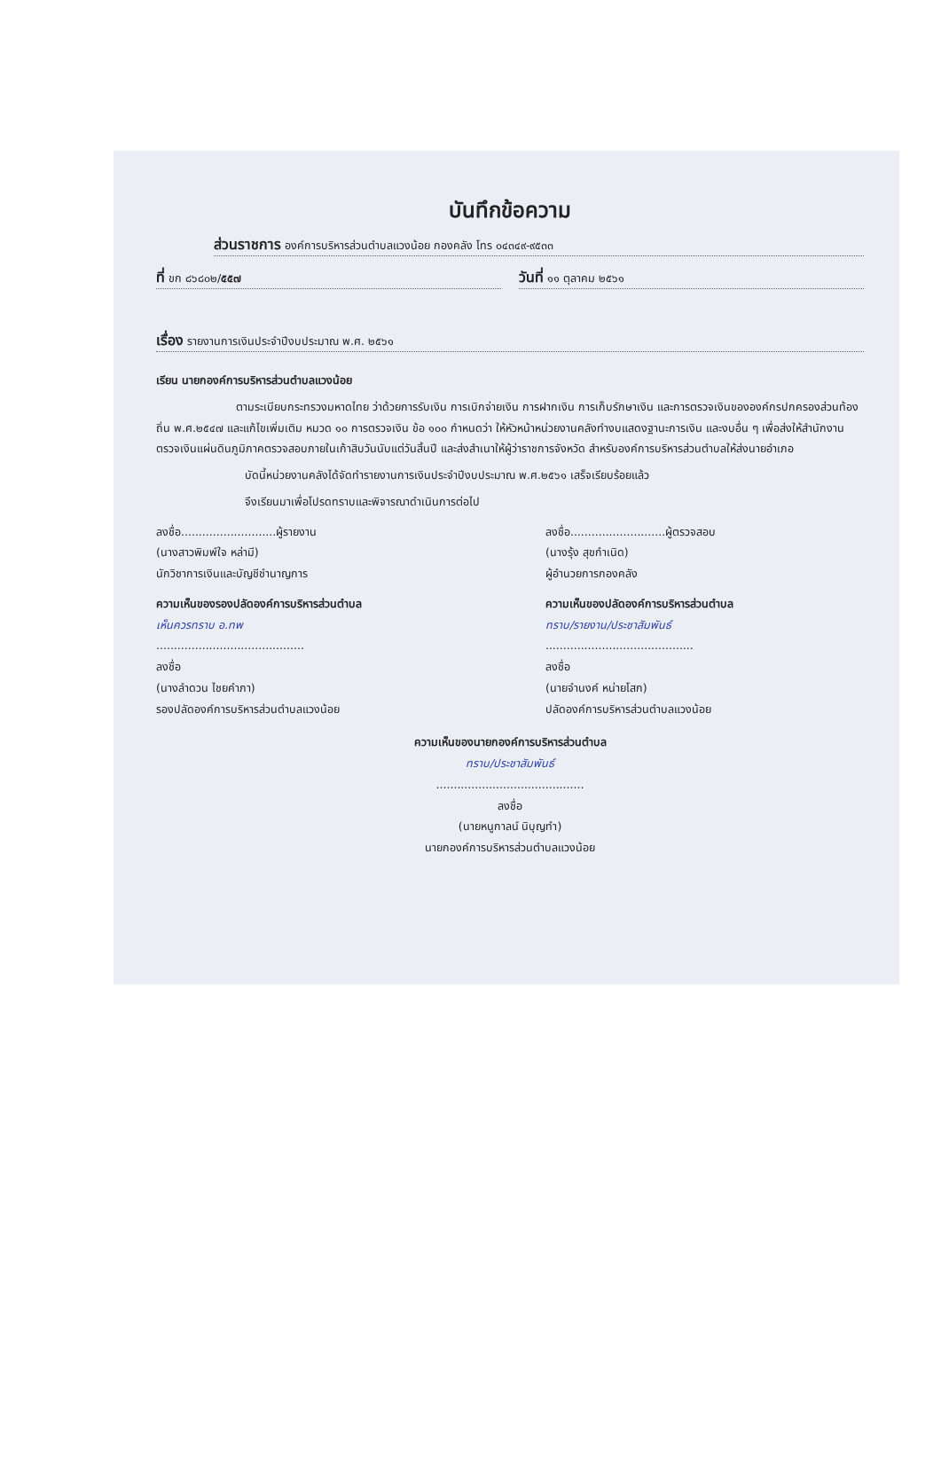บันทึกข้อความ
ส่วนราชการ องค์การบริหารส่วนตำบลแวงน้อย กองคลัง โทร ๐๔๓๔๙-๙๕๓๓
ที่ ขก ๘๖๘๐๒/๕๕๗
วันที่ ๑๑ ตุลาคม ๒๕๖๑
เรื่อง รายงานการเงินประจำปีงบประมาณ พ.ศ. ๒๕๖๑
เรียน นายกองค์การบริหารส่วนตำบลแวงน้อย
ตามระเบียบกระทรวงมหาดไทย ว่าด้วยการรับเงิน การเบิกจ่ายเงิน การฝากเงิน การเก็บรักษาเงิน และการตรวจเงินขององค์กรปกครองส่วนท้องถิ่น พ.ศ.๒๕๔๗ และแก้ไขเพิ่มเติม หมวด ๑๐ การตรวจเงิน ข้อ ๑๐๐ กำหนดว่า ให้หัวหน้าหน่วยงานคลังทำงบแสดงฐานะการเงิน และงบอื่น ๆ เพื่อส่งให้สำนักงานตรวจเงินแผ่นดินภูมิภาคตรวจสอบภายในเก้าสิบวันนับแต่วันสิ้นปี และส่งสำเนาให้ผู้ว่าราชการจังหวัด สำหรับองค์การบริหารส่วนตำบลให้ส่งนายอำเภอ
บัดนี้หน่วยงานคลังได้จัดทำรายงานการเงินประจำปีงบประมาณ พ.ศ.๒๕๖๑ เสร็จเรียบร้อยแล้ว
จึงเรียนมาเพื่อโปรดทราบและพิจารณาดำเนินการต่อไป
ลงชื่อ...........................ผู้รายงาน
(นางสาวพิมพ์ใจ หล่ามี)
นักวิชาการเงินและบัญชีชำนาญการ
ลงชื่อ...........................ผู้ตรวจสอบ
(นางรุ้ง สุขกำเนิด)
ผู้อำนวยการกองคลัง
ความเห็นของรองปลัดองค์การบริหารส่วนตำบล
เห็นควรทราบ อ.ทพ
..........................................
ลงชื่อ
(นางลำดวน ไชยคำภา)
รองปลัดองค์การบริหารส่วนตำบลแวงน้อย
ความเห็นของปลัดองค์การบริหารส่วนตำบล
ทราบ/รายงาน/ประชาสัมพันธ์
..........................................
ลงชื่อ
(นายจำนงค์ หน่ายโสก)
ปลัดองค์การบริหารส่วนตำบลแวงน้อย
ความเห็นของนายกองค์การบริหารส่วนตำบล
ทราบ/ประชาสัมพันธ์
..........................................
ลงชื่อ
(นายหนูกาลน์ นิบุญทำ)
นายกองค์การบริหารส่วนตำบลแวงน้อย